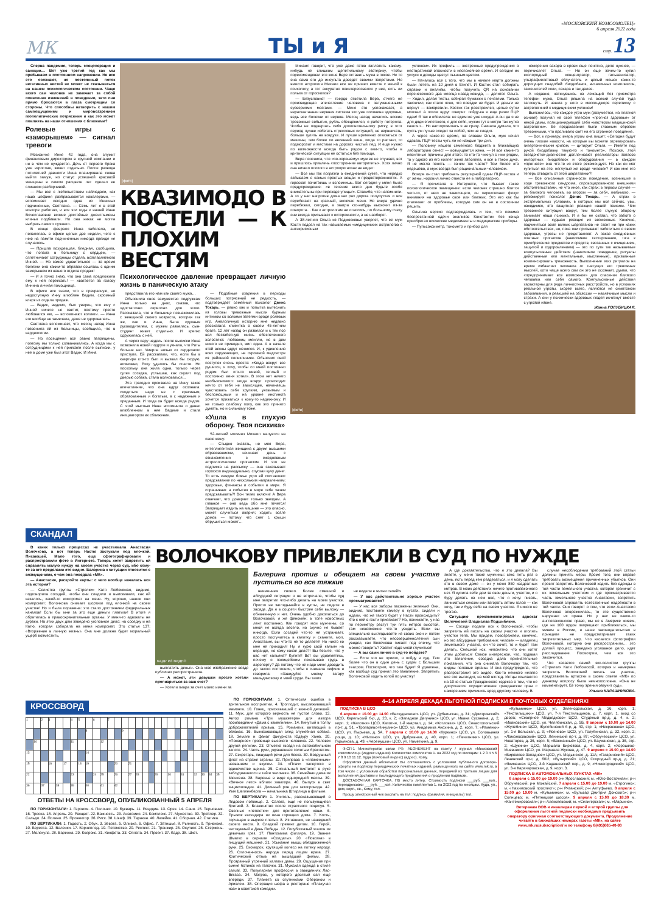МК
ТЫ и Я
«МОСКОВСКИЙ КОМСОМОЛЕЦ»
6 апреля 2022 года
стр. 13
Сперва пандемия, теперь спецоперация и санкции… Вот уже третий год как мы пребываем в постоянном напряжении. Не все это осознают, но постоянный поток негативных вестей не может не сказываться на нашем психологическом состоянии. Чаще всего сам человек не замечает за собой появления изменений в поведении, зато они прямо бросаются в глаза смотрящим со стороны. Что способны натворить с нашим самоощущением и мировоззрением геополитические потрясения и как это может повлиять на наши отношения с близкими?
Ролевые игры с «заморышем» — сигнал тревоги
Москвичке Инне 42 года, она служит финансовым директором в крупной компании и ни в чем не нуждается. Дочь от первого брака уже взрослая, живет отдельно. После развода пятилетней давности Инна планировала снова выйти замуж, но статус успешной красивой женщины в самом расцвете лет сделал ее слишком разборчивой.
— Мы все с любопытством наблюдали, как наша шефиня разбрасывается кавалерами, — вспоминает сегодня одна из Инниных подчиненных, Светлана. — Семь лет я в этой конторе работаю, и все эти годы к нашей Инне Вячеславовне всякие достойные джентльмены клинья подбивали. Но она никак не могла выбрать самого лучшего.
В конце февраля Инна заболела, не появлялась в офисе целых две недели, чего с нею на памяти подчиненных никогда прежде не случалось.
— Пришла похудевшая, бледная, сообщила, что попала в больницу с сердцем, — сплетничают сотрудницы отдела, возглавляемого Инной. — Но самое удивительное — за время болезни она каким-то образом сошлась с одним заморышем из нашего отдела продаж!
— И я точно знаю, что она сама предложила ему к ней переехать! — хватается за голову Иннина личная помощница.
В офисе все знали, что в прекрасную, но недоступную Инну влюблен Вадим, скромный клерк из отдела продаж.
— Вадик, видимо, был уверен, что ему с Инной ничего не светит, поэтому просто любовался ею, — вспоминают коллеги. — Инна его вообще не замечала, даже не здоровалась.
Светлана вспоминает, что месяц назад Инна позвонила ей из больницы, сообщила, что в кардиологии.
— Но посещения все равно запрещены, поэтому мы только созванивались. А когда мы с сотрудницами к ней приехали после выписки, у нее в доме уже был этот Вадик. И Инна
[фото]
КВАЗИМОДО В ПОСТЕЛИ — К ПЛОХИМ ВЕСТЯМ
Психологическое давление превращает личную жизнь в паническую атаку
представила его нам как своего мужа…
Объяснила свое замужество подружкам Инна только на днях, сказав, что «достаточно окрепла» для этого. Рассказала, что в больнице познакомилась с женщиной своего возраста, которая так же, как и Инна, была крупным руководителем, с мужем развелась, сын-студент живет отдельно. И крепко сдружилась с ней.
А через пару недель после выписки Инна позвонила новой подруге и узнала, что Риты больше нет. Умерла ночью от сердечного приступа. Ей рассказали, что, если бы в квартире кто-то был и вызвал бы скорую, возможно, Риту удалось бы спасти. Но поскольку она жила одна, только через сутки соседка, услышав, как скулит под дверью собака, стала волноваться…
Эта трагедия произвела на Инну такое впечатление, что она вдруг осознала: сходиться надо не с красивым, образованным и богатым, а с надежным и преданным. И тогда он будет всегда рядом. С этой мыслью Инна вспомнила о давно влюбленном в нее Вадиме и стала инициатором их сближения.
— Подобные озарения в периоды больших потрясений не редкость, — подтверждает семейный психолог Денис Токарь, — равно как и попытка вытеснить из головы тревожные мысли бурным интимом со всякими затеями вроде ролевых игр. Аналогичную историю мне недавно рассказала клиентка о своем 45-летнем брате. 12 лет назад он развелся и с тех пор вел беззаботную жизнь обеспеченного холостяка: любовниц меняли, но в дом никого не приводил, жил один. А в начале этой весны вдруг женился. И, к удивлению всех окружающих, на скромной медсестре из районной поликлиники. Объяснил свой поступок очень просто: «Когда вокруг все рушится, я хочу, чтобы со мной постоянно рядом был кто-то живой, теплый и постоянно меня хотел». В этом нет ничего необъяснимого: когда вокруг происходит нечто от тебя не зависящее, начинаешь чувствовать себя хрупким, уязвимым и беспомощным и на уровне инстинкта хочется прижаться к кому-то надежному. И не только слабому полу, как это принято думать, но и сильному тоже.
«Ушла в глухую оборону. Твоя психика»
52-летний москвич Михаил жалуется на свою жену:
— Стыдно сказать, но моя Вера, интеллигентная женщина с двумя высшими образованиями, начинает день с ознакомления с ежедневным астрологическим прогнозом. И это не подписка на рассылку — она заказывает гороскоп индивидуально, спуская кучу денег. То есть каждое божье утро ей составляют предсказание по нескольким направлениям: здоровье, финансы и события в мире. Я спрашиваю: а события в мире тебе зачем предсказывать?! Вон телек включи! А Вера отвечает, что доверяет только звездам. А главное — она ведь обо мне печется! Запрещает ездить на машине — это опасно, может случиться авария; ходить возле домов — потому что снег с крыши обрушиться может…
Михаил говорит, что уже даже готов заплатить какому-нибудь не слишком щепетильному эзотерику, чтобы порекомендовал его жене Вере оставить мужа в покое. Не то она сама его до инсульта доведет своими запретами. Но вместо астролога Михаил все же пришел вместе с женой к психологу, а тот аккуратно поинтересовался у нее, есть ли польза от гороскопов?
— Безусловно! — твердо ответила Вера, отчего не производящая впечатление человека с затуманенными суевериями мозгами. — Меня это успокаивает, а нерасшатанная нервная система это уже половина здоровья, ведь все болезни от нервов. Месяц назад начались всякие тревожные события, рубль обесценился, я работу потеряла. Чтобы не подвергать себя дополнительному риску, в этот период лучше избегать стрессовых ситуаций, не нервничать, больше гулять на воздухе. И лучше временно отказаться от машины, тем более по весенней каше, когда то растает, то подморозит и местами на дорогах чистый лед. И еще нужно по возможности всегда быть рядом с кем-то, чтобы в критической ситуации не остаться без помощи.
Вера пояснила, что «по-хорошему» муж ее не слушает, вот и пришлось привлечь «посторонние авторитеты». Хотя лично она ничего плохого в астропрогнозах не видит:
— Все мы так погрязли в ежедневной суете, что нередко забываем о самых простых вещах и предосторожностях. А гороскоп почитаешь и вспомнишь. Вот сегодня у меня было предупреждение: «в течение всего дня будьте особо внимательны при переходе улицы!». Спасибо, что напомнили. А то у нас напротив дома как раз дорога полупустая и все перебегают на красный, включая меня. Но вчера удачно перебежал, сегодня, а завтра кто-нибудь выскочит из-за поворота… Как к астрологам ни относись, по большому счету они всегда призывают к осторожности, а не наоборот.
А 38-летняя Ольга из Подмосковья уверяет, что ее муж Костя подсел на так называемых «медицинских астрологов с антикризисным
уклоном». Их профиль — экстренные предупреждения о неотвратимой опасности в неспокойное время. И сегодня их услуги и доходы цветут пышным цветом.
— Началось все с того, что мы в начале марта должны были лететь на 10 дней в Египет. И Костик стал собирать справки и анализы, чтобы получить QR на основании перенесенного два месяца назад ковида, — делится Ольга. — Ходил, делал тесты, собирал бумажки с печатями. Только закончил, как стало ясно, что поездки не будет. И деньги не вернут — заморозили. Костик так расстроился, целые сутки молчал! А потом вдруг говорит: пойду-ка я еще разок ПЦР сдам! Я так и обомлела: не едем же уже никуда! А он: да я не для дяди египетского, я для себя, мужик тут в метро так жутко кашлял… Но насторожилась я не сразу. Сначала думала, что пусть уж лучше следит за собой, чем не следит.
А через какое-то время, по словам Ольги, муж начал сдавать ПЦР-тесты чуть ли не каждые три дня.
— Половину нашего семейного бюджета в ближайшую лабораторию отнес! — возмущается жена. — И все какие-то невнятные причины для этого: то кто-то чихнул с ним рядом, то у одного из его коллег жена заболела, и все в таком духе. Я не могла понять — зачем так часто? Тем более это недешево, а муж всегда был рациональным человеком.
Вскоре он стал требовать регулярной сдачи ПЦР-тестов и от жены, норовил лично отвести ее в лабораторию.
— Я прочитала в Интернете, что бывает такое психологическое замещение: если человек страшно боится чего-то, от него не зависящего, он переключает фокус внимания на здоровье свое или близких. Это его как бы отвлекает от проблемы, которую сам он не в состоянии решить.
Ольгина версия подтверждалась и тем, что помимо беспрестанной сдачи анализов Константин без конца приобретал всяческие медикаменты и медицинские приборы.
— Пульсоксиметр, тонометр и прибор для
измерения сахара в крови еще понятно, дело нужное, — перечисляет Ольга. — Но он еще зачем-то купил кислородный концентратор, гальванизатор, ультрафиолетовый облучатель и целый мешок каких-то дорогущих снадобий: биодобавок, витаминных комплексов, заменителей соли, сахара и так далее.
А недавно, наткнувшись на лежащий без присмотра телефон мужа, Ольга решила на всякий случай туда заглянуть. И нашла у него в мессенджере переписку с астрологиней с медицинским уклоном!
Выяснилось, что каждое утро муж (разумеется, на платной основе) получал на свой телефон «прогноз здоровья» от некой дамы, позиционирующей себя «мастером медицинской астрологии». Ее предсказания были главным образом тревожными, что проливало свет на его странное поведение.
— Вот, к примеру, вчера утром она пишет: «Сегодня будут очень плохие новости, на которые вы можете отреагировать гипертоническим кризом, — цитирует Ольга. — Имейте под рукой биодобавку такую-то и тонометр». Похоже, этой звездочетке-диагностке доплачивают реализаторы запасов импортных биодобавок и оборудования — в каждом «прогнозе» она что-то из этого рекомендует. Но как он мог купиться на это, неглупый же вроде человек? И как мне его теперь отвадить от этой шарлатанки?!
— Все описанные странности поведения, возникшие в ходе тревожного синдрома, спровоцированного внешними обстоятельствами, не что иное, как страх: в первом случае — за близкого человека, во втором — за себя, любимого, — резюмирует психолог Денис Токарь. — А страх в экстремальных условиях, в которых мы все сейчас, увы, находимся, это защитная реакция нашей психики. Чем тревожнее ситуация вокруг, тем более глухую оборону занимает наша психика. И я бы не сказал, что забота о здоровье — худшая реакция из возможных. Конечно, подчиняться воле всяких шарлатанов не стоит ни при каких обстоятельствах, но, пока они призывают заботиться о своем здоровье, угрозы не представляют. А заказ ежедневных платных прогнозов (навязчивое тестирование, тяга к приобретению предметов и средств, связанных с очищением, защитой и оздоровлением) — это по сути так называемые компульсивные действия (навязчивое поведение, ритуалы действенные или ментальные, мысленные), призванные компенсировать тревожность. Выполнение этих ритуалов на время избавляет человека от гнетущих его тревожных мыслей, хотя чаще всего сам он это не осознает, думая, что «предпринимает все возможное» для спасения близкого человека или себя самого. Компульсивные действия характерны для ряда личностных расстройств, но в условиях реальной угрозы, скорее всего, являются не симптомом заболевания, а реакцией на обсессии — навязчивые мысли и страхи. А они у психически здоровых людей исчезнут вместе с угрозой извне.
Жанна ГОЛУБИЦКАЯ.
[фото]
СКАНДАЛ
В каких только процессах не участвовала Анастасия Волочкова, а вот теперь Настю застукали под елочкой. Писающей. Мало того, еще сфотографировали и распространили фото в Интернете. Теперь хотят запретить ей справлять малую нужду на своем участке через суд, ибо кому-то за его пределами это видно. Балерина к ситуации относится с возмущением, о чем она поведала «МК».
— Анастасия, раскройте карты: с чего вообще началась вся эта история?
— Солистка группы «Стрелки» Катя Любомская, видимо, подговорила соседей, чтобы они следили и выискивали, как ей казалось, какой-то компромат на меня. Ну, хорошо, нашли они компромат: Волочкова снимает шортики под елочкой на своем участке! Но я была поражена: это стало достоянием федеральных каналов! Если бы мне за это еще деньги платили! В итоге я обратилась в правоохранительные органы. У меня-то адвокаты не дураки. На этих двух дам заведено уголовное дело: на соседку и на Катю, которая собирала на меня компромат. Это статья 137: «Вторжение в личную жизнь». Она мне должна будет моральный ущерб возместить,
ВОЛОЧКОВУ ПРИВЛЕКЛИ В СУД ПО НУЖДЕ
КАДР ИЗ ВИДЕО
выплатить деньги. Она мое изображение везде публично распространила.
— А может, эти девушки просто хотели пропиариться за ваш счет?
— Хотели пиара за счет моего имени за
Балерина против и обещает на своем участке пуститься во все тяжкие
неимением своего. Более смешной и абсурдной ситуации я не встречала, чтобы суд мне запретил что-либо делать на моем участке. Просто не заглядывайте в кусты, не сидите в засаде. Да я в соцсети быстрее себя выложу — обнаженную и нет. Очень удобно докопаться до Волочковой, я же феномен: в топе новостных лент постоянно. Как говорят мои мужчины, со мной не всегда весело, но скучно не бывает никогда. Если соседей что-то не устраивает, просто постучитесь в калитку и скажите, мол, Анастасия, вы что-то не то делаете! Но никто ко мне не приходил! Ну, я курю свой кальян на веранде, но кому какое дело?! Вы бесите, что у вас нет кальяна? Купите! Вот вы удивляетесь, почему я полицейским показываю грудь в аэропорту? Да потому что не надо меня доводить до такого состояния, чтобы я снимала лифчик и говорила: «Завидуйте моему загару мальдивскому и моей груди. Вы таких
не видели в жизни своей!»
— У вас действительно хорошо участок просматривается?
— У нас все заборы засажены зеленью! Они, видимо, поставили камеру в кустах, сидели и ждали, что же такого будет у Насти происходить? Кто к ней в гости приезжает? Но, понимаете, у нас по периметру растут туи пять метров высотой, там невозможно что-то увидеть. Если вы специально выглядываете из своих окон и потом рассказываете, что несовершеннолетний сын увидел, как Волочкова писает под елочку, что можно говорить? Хватит надо мной глумиться!
— А вы сами лично в суд-то пойдете?
— Если это не прикол, я пойду в суд. Тем более что он в один день с судом с Большим театром. Посмотрим, что там будет! Я удивлена, как вообще суд принял это заявление. Запретить Волочковой ходить голой по участку!
А где доказательство, что я это делала? Вы знаете, у меня такие мужчины: секс пять раз в день, есть перед кем раздеваться, и я могу сделать это в своем доме — он у меня 850 квадратных метров. В моих действиях ничего противозаконного нет. Я купила себе дом за свои деньги, участок, и я буду делать на нем все, что я хочу: писать, заниматься сексом или загорать летом голой — как хочу, так и буду себя на своем участке. Я никого не трогаю.
Ситуацию прокомментировал адвокат Волочковой Владислав Подшибякин.
— Соседи подали иск к Волочковой, чтобы запретить ей писать на своем участке и оголять участки тела. Мы придем, повозражаем, конечно, но это абсурдные требования: человек — владелец земельного участка, он что хочет, то и будет там делать. Смешной иск, непонятно, что они хотят этим добиться! Самое интересное, что, подавая это заявление, соседка дала признательные показания, что она снимала Волочкову так, что видны половые органы. И она предупредила, что распространит это видео. Как-то немного нелепо все это выглядит, на мой взгляд. Истцы ссылаются на 10-ю статью Гражданского кодекса о том, что не допускается осуществление гражданских прав с намерением причинить вред другому человеку. В
случае несоблюдения требований этой статьи должны принять меры. Кроме того, они вправе требовать возмещения причиненных убытков. Они просят запретить Волочковой ходить без одежды в той части земельного участка, которая граничит с их земельным участком и где просматривается часть земельного участка Анастасии, запретить Волочковой справлять естественные надобности в той части. Они говорят о том, что если Анастасия Волочкова опорожнилась, то это существенно нарушает их права. Но у нас не какое-то англосаксонское право, мы не в Америке живем, где на 100 ярдов запрещают приближаться, мы живем в России, и наше законодательство в принципе не предусматривает таких запретительных мер. Что касается фотографии Волочковой, которую они распространили… это долгий процесс, заведено уголовное дело, идет расследование. Посмотрим, чем все это закончится.
Что касается самой экс-солистки группы «Стрелки» Кати Любомской, которая и намерена запретить Волочковой писать на участке, представитель артистки в своем ответе «МК» по данному вопросу была немногословна. «Она не комментирует. Ее точку зрения озвучит суд».
Ульяна КАЛАШНИКОВА.
КРОССВОРД
| 1 | | 2 | 3 | | | 4 | 5 | | 6 | | 7 | | | | | | | | | | | | | | | | |
| | | | | | | | | 8 | | | | | 9 | | | | | | | | | | | | | | |
| | 10 | | | | | 11 | | | | 12 | | | | | | | | | | | | | | | | | |
| 13 | | | | | | | | 14 | | | | | | | | | | | | | | | | | | | |
| 15 | | | 16 | | 17 | | 18 | 19 | | | | 20 | | 21 | | | | | | | | | | | | | |
| 22 | | | | | | 23 | | | 24 | 25 | | 26 | | 27 | 28 | | | 29 | | 30 | | 31 | | 32 | 33 | 34 | 35 |
| 36 | | 37 | | 38 | | 39 | | 40 | | 41 | | 42 | | | | | | | | | | | | | | | |
ОТВЕТЫ НА КРОССВОРД, ОПУБЛИКОВАННЫЙ 5 АПРЕЛЯ
ПО ГОРИЗОНТАЛИ: 1. Героизм. 4. Полонез. 10. Букварь. 11. Рецидив. 13. Орех. 14. Сани. 15. Терновник. 16. Треска. 18. Апрель. 20. Расцвет. 22. Важность. 23. Анатомия. 24. Комплекс. 27. Мужество. 30. Трейлер. 32. Сальдо. 34. Полено. 35. Прожектор. 36. Риск. 38. Шкаф. 39. Таракан. 40. Лазейка. 41. Сборная. 42. Статика.
ПО ВЕРТИКАЛИ: 1. Гадость. 2. Обух. 3. Зевота. 5. Оливка. 6. Офис. 7. Затишье. 8. Рьяность. 9. Прививка. 10. Береста. 12. Валенки. 17. Корнеплод. 19. Потомство. 20. Респект. 21. Транжир. 25. Окулист. 26. Стержень. 27. Молекула. 28. Варежка. 29. Ксерокс. 31. Конфета. 33. Оплата. 34. Проект. 37. Кадр. 38. Шкет.
ПО ГОРИЗОНТАЛИ: 1. Оптическая ошибка в зрительном восприятии. 4. Троглодит, выслеживавший мамонта. 10. Гонец, прискакавший с важной депешей. 11. Муж, для которого верность не пустое слово. 13. Автор романа «Три мушкетера» для автора произведения «Дама с камелиями». 14. Кинутый в толпу доброжелателей призыв. 15. Романтик, витающий в облаках. 16. Вынюхивающая след служебная собака. 18. Земляк и фанат фигуриста Юдзуру Ханю. 20. «Пожарное» прозвище высокого человека. 22. Человек другой религии. 23. Отметка гвоздя на автомобильном капоте. 24. Часть руки, украшенная золотым браслетом. 27. Секретарь, пишущий речи для босса. 30. Воздушный флот на страже страны. 32. Приправа с «пламенным» названием и вкусом. 34. «Плач» запертого в одиночестве щенка. 35. Сигнальный пистолет в руке заблудившегося в тайге человека. 36. Семейная дама из Мюнхена. 38. Варенье в виде однородной массы. 39. «Вечное лето» вблизи экватора. 40. Выпуск в свет энциклопедии. 41. Длинный ров для газопровода. 42. Имя Шелленберга — начальника Штирлица в фильме.
ПО ВЕРТИКАЛИ: 1. Учитель, рассказывающий о Ледовом побоище. 2. Салага, еще не пользующийся бритвой. 3. Блаженство после страстного поцелуя. 5. Овсяные «лепестки» для приготовления каши. 6. Прыжок каскадера из окна горящего дома. 7. Кость, торчащая в вырезе платья. 8. Изгнанник, не нашедший своего места. 9. Сладкий презент детям. 10. Герой, чествуемый в День Победы. 12. Голубоглазый эталон из девичьих грез. 17. Пантомима фигляра. 19. Звание Шматко в сериале «Солдаты». 20. «Повозка» в пищущей машинке. 21. Усыхание мышц обездвиженной руки. 25. Скоморох, крутящий колесо на потеху народу. 26. Сплоченность народа перед лицом врага. 27. Критический отзыв на вышедший фильм. 28. Прозрачный утренний халатик дамы. 29. Ощущение при смене ботинок на тапочки. 31. Мужская одежда в стиле casual. 33. Популярная профессия в заведениях Лас-Вегаса. 34. Матрос, у которого девятый вал еще впереди. 37. Планета со спутниками Обероном и Ариэлем. 38. Операция шефа в ресторане «Плакучая ива» в советской комедии.
4–14 АПРЕЛЯ ДЕКАДА ЛЬГОТНОЙ ПОДПИСКИ В ПОЧТОВЫХ ОТДЕЛЕНИЯХ!
ПОДПИСКА В ЦСО
6 апреля с 10.00 до 14.00 «Бескудниково» ЦСО, ул. Дубнинская, д. 31; «Дмитровский» ЦСО, Карельский б-р, д. 23, к. 2; «Западное Дегунино» ЦСО, ул. Ивана Сусанина, д. 2, корп. 1; «Капотня» ЦСО, Капотня, 1-й квартал, д. 14; «Котловка» ЦСО, Севастопольский пр-т, д. 51. «Тропарево-Никулино» ЦСО, ул. Академика Анохина, д. 2, корп. 7; «Раменки» ЦСО, ул. Пырьева, д. 5А. 7 апреля с 10.00 до 14.00 «Куркино» ЦСО, ул. Соловьиная роща, д. 10; «Митино» ЦСО, ул. Дубравная, д. 40, корп. 1; «Печатники» ЦСО, ул. Гурьянова, д. 49; «Черемушки» ЦСО, ул. Наметкина, д. 9.
Ф.СП-1 Министерство связи РФ. АБОНЕМЕНТ на газету / журнал «Московский комсомолец» (индекс издания) Количество комплектов 1. на 2022 год по месяцам: 1 2 3 4 5 6 7 8 9 10 11 12. Куда (почтовый индекс) (адрес). Кому.
Оформляя данный абонемент Вы соглашаетесь с условиями публичного договора-оферты на подписку периодических печатных изданий, размещенного на сайте www.mk.ru, в том числе с условиями обработки персональных данных, передачей их третьим лицам для выполнения доставки и последующего предложения о продлении подписки.
ДОСТАВОЧНАЯ КАРТОЧКА. ПВ место литер. Стоимость подписки ___руб. ___коп., переадресовки ___руб. ___коп. Количество комплектов 1. на 2022 год по месяцам. Куда, ул., дом, корп., кв., Кому, тел.
Прошу электронный чек выслать на тел: подпись (фамилия, инициалы) тел.
«Кузьминки» ЦСО, ул. Зеленодольская, д. 36, корп. 1; «Текстильщики» ЦСО, ул. 7-я Текстильщиков, д. 7, корп. 1, вход со двора; «Северное Медведково» ЦСО, Студеный пр-д, д. 4, к. 2; «Ивановский» ЦСО, ул. Челябинская, д. 5Б. 8 апреля с 10.00 до 14.00 «Жулебино» ЦСО, Жулебинский б-р, д. 40, стр. 1; «Некрасовка» ЦСО, ул. 1-я Вольская, д. 9; «Ясенево» ЦСО, ул. Голубинская, д. 32, корп. 2; «Ломоносовский» ЦСО, Ленинский пр-т, д. 87; «Обручевский» ЦСО, ул. Новаторов, д. 36, корп. 5; «Басманный» ЦСО, ул. Бауманская, д. 36, стр. 2; «Щукино» ЦСО, Маршала Бирюзова, д. 4, корп. 2; «Хорошево-Мневники» ЦСО, ул. Маршала Жукова, д. 47. 9 апреля с 10.00 до 14.00 «Бирюлево Западное» ЦСО, ул. Медынская, д. 11А; «Гагаринский» ЦСО, Ленинский пр-т, д. 60/2; «Бутырский» ЦСО, Огородный пр-д, д. 21; «Якиманка» ЦСО, 3-й Кадашевский пер., д. 9; «Нижегородский» ЦСО, ул. 3-я Карачаровская, д. 9, корп. 3.
ПОДПИСКА В АВТОМОБИЛЬНЫХ ПУНКТАХ «МК»
6 апреля с 15.00 до 19.00 р-н Ярославский; м. «Юго-Восточная»; р-н Обручевский; р-н Можайский. 7 апреля с 15.00 до 19.00 м. «Строгино»; м. «Нахимовский проспект»; р-н Рязанский; р-н Алтуфьево. 8 апреля с 15.00 до 19.00 м. «Кузьминки»; м. «Бульвар Дмитрия Донского»; р-н Солнцево; м. «Пятницкое шоссе». 9 апреля с 15.00 до 18.30 м. «Кантемировская»; р-н Алексеевский; м. «Селигерская»; м. «Марьино».
Ветеранам ВОВ и инвалидам первой и второй группы для оформления льготной подписки необходимо предъявить оператору оригинал соответствующего документа. Продолжение читайте в ближайших номерах газеты «МК», на сайте www.mk.ru/subscription/ и по телефону 8(495)665-40-80